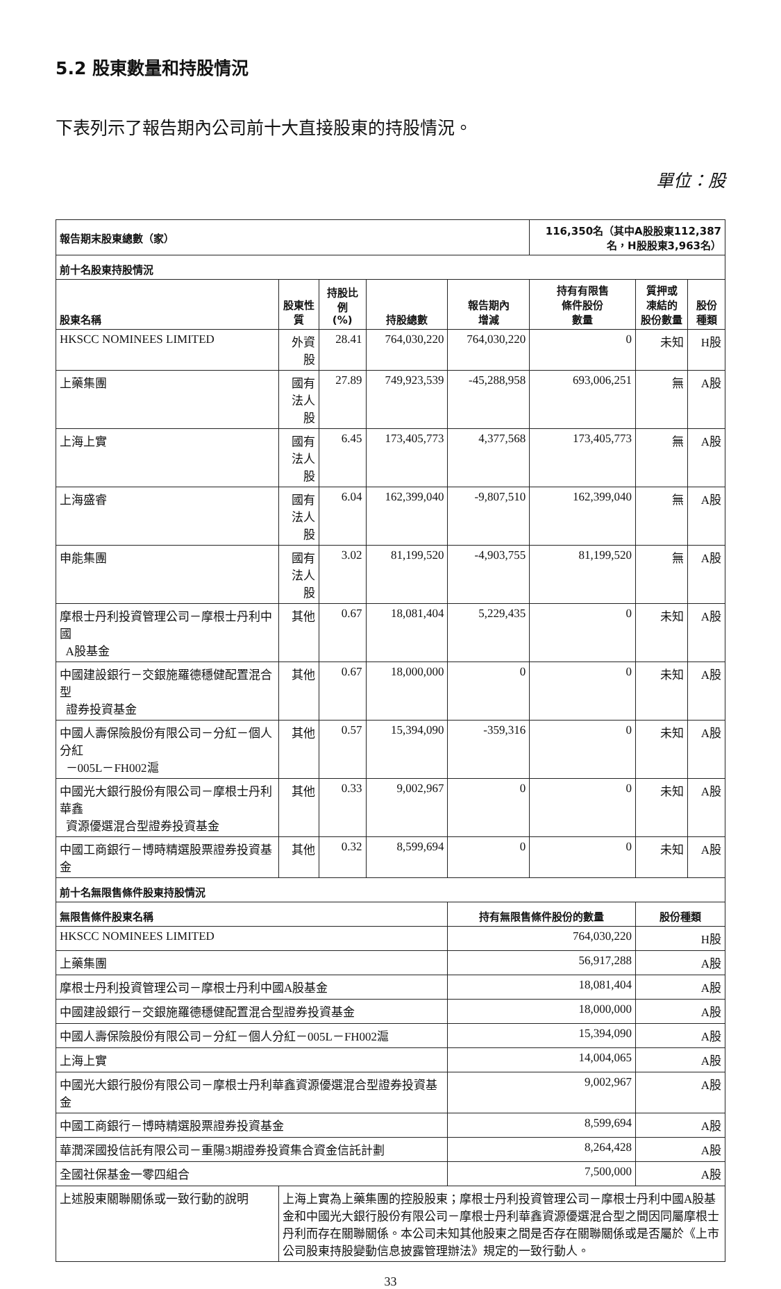5.2 股東數量和持股情況
下表列示了報告期內公司前十大直接股東的持股情況。
單位：股
| 報告期末股東總數（家） | | | | | 116,350名（其中A股股東112,387名，H股股東3,963名） | | |
| --- | --- | --- | --- | --- | --- | --- | --- |
| 前十名股東持股情況 | | | | | | | |
| 股東名稱 | 股東性質 | 持股比例 (%) | 持股總數 | 報告期內 增減 | 持有有限售 條件股份 數量 | 質押或 凍結的 股份數量 | 股份 種類 |
| HKSCC NOMINEES LIMITED | 外資股 | 28.41 | 764,030,220 | 764,030,220 | 0 | 未知 | H股 |
| 上藥集團 | 國有法人股 | 27.89 | 749,923,539 | -45,288,958 | 693,006,251 | 無 | A股 |
| 上海上實 | 國有法人股 | 6.45 | 173,405,773 | 4,377,568 | 173,405,773 | 無 | A股 |
| 上海盛睿 | 國有法人股 | 6.04 | 162,399,040 | -9,807,510 | 162,399,040 | 無 | A股 |
| 申能集團 | 國有法人股 | 3.02 | 81,199,520 | -4,903,755 | 81,199,520 | 無 | A股 |
| 摩根士丹利投資管理公司－摩根士丹利中國 A股基金 | 其他 | 0.67 | 18,081,404 | 5,229,435 | 0 | 未知 | A股 |
| 中國建設銀行－交銀施羅德穩健配置混合型 證券投資基金 | 其他 | 0.67 | 18,000,000 | 0 | 0 | 未知 | A股 |
| 中國人壽保險股份有限公司－分紅－個人分紅 －005L－FH002滬 | 其他 | 0.57 | 15,394,090 | -359,316 | 0 | 未知 | A股 |
| 中國光大銀行股份有限公司－摩根士丹利華鑫 資源優選混合型證券投資基金 | 其他 | 0.33 | 9,002,967 | 0 | 0 | 未知 | A股 |
| 中國工商銀行－博時精選股票證券投資基金 | 其他 | 0.32 | 8,599,694 | 0 | 0 | 未知 | A股 |
| 前十名無限售條件股東持股情況 | | | | | | | |
| 無限售條件股東名稱 | | | | 持有無限售條件股份的數量 | | 股份種類 | |
| HKSCC NOMINEES LIMITED | | | | 764,030,220 | | H股 | |
| 上藥集團 | | | | 56,917,288 | | A股 | |
| 摩根士丹利投資管理公司－摩根士丹利中國A股基金 | | | | 18,081,404 | | A股 | |
| 中國建設銀行－交銀施羅德穩健配置混合型證券投資基金 | | | | 18,000,000 | | A股 | |
| 中國人壽保險股份有限公司－分紅－個人分紅－005L－FH002滬 | | | | 15,394,090 | | A股 | |
| 上海上實 | | | | 14,004,065 | | A股 | |
| 中國光大銀行股份有限公司－摩根士丹利華鑫資源優選混合型證券投資基金 | | | | 9,002,967 | | A股 | |
| 中國工商銀行－博時精選股票證券投資基金 | | | | 8,599,694 | | A股 | |
| 華潤深國投信託有限公司－重陽3期證券投資集合資金信託計劃 | | | | 8,264,428 | | A股 | |
| 全國社保基金一零四組合 | | | | 7,500,000 | | A股 | |
| 上述股東關聯關係或一致行動的說明 | 上海上實為上藥集團的控股股東；摩根士丹利投資管理公司－摩根士丹利中國A股基金和中國光大銀行股份有限公司－摩根士丹利華鑫資源優選混合型之間因同屬摩根士丹利而存在關聯關係。本公司未知其他股東之間是否存在關聯關係或是否屬於《上市公司股東持股變動信息披露管理辦法》規定的一致行動人。 | | | | | | |
33